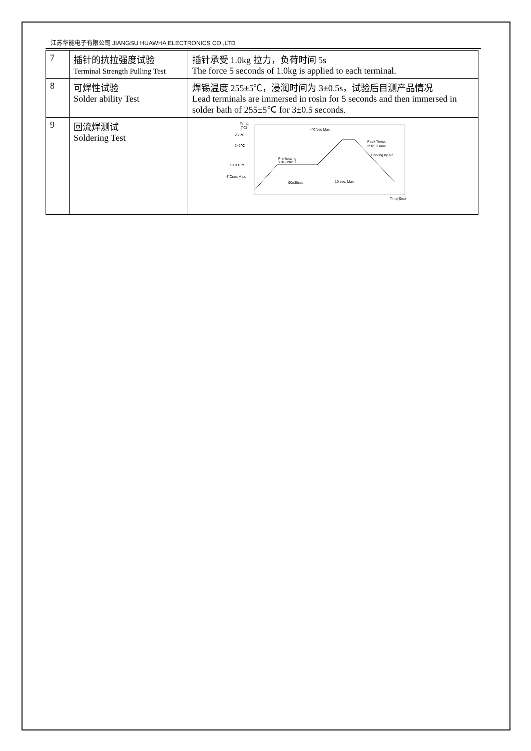江苏华能电子有限公司 JIANGSU HUAWHA ELECTRONICS CO.,LTD
| 7 | 插针的抗拉强度试验 Terminal Strength Pulling Test | 插针承受 1.0kg 拉力，负荷时间 5s The force 5 seconds of 1.0kg is applied to each terminal. |
| 8 | 可焊性试验 Solder ability Test | 焊锡温度 255±5℃，浸润时间为 3±0.5s，试验后目测产品情况 Lead terminals are immersed in rosin for 5 seconds and then immersed in solder bath of 255±5℃ for 3±0.5 seconds. |
| 9 | 回流焊测试 Soldering Test | Temp. (°C) 266℃ 246℃ 180±10℃ 4°Csec Max. 4°C/sec Max. Peak Temp.: 250° C max. Cooling by air Pre-heating 170 -190°C 90±30sec 10 sec. Max. Time(Sec) |